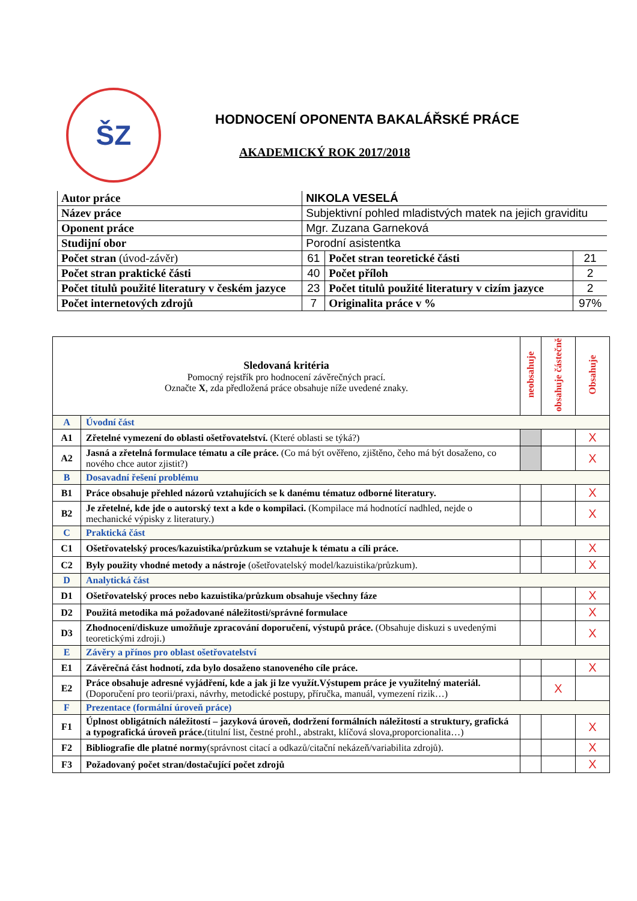ŠZ
HODNOCENÍ OPONENTA BAKALÁŘSKÉ PRÁCE
AKADEMICKÝ ROK 2017/2018
| Autor práce | NIKOLA VESELÁ | | |
| Název práce | Subjektivní pohled mladistvých matek na jejich graviditu | | |
| Oponent práce | Mgr. Zuzana Garneková | | |
| Studijní obor | Porodní asistentka | | |
| Počet stran (úvod-závěr) | 61 | Počet stran teoretické části | 21 |
| Počet stran praktické části | 40 | Počet příloh | 2 |
| Počet titulů použité literatury v českém jazyce | 23 | Počet titulů použité literatury v cizím jazyce | 2 |
| Počet internetových zdrojů | 7 | Originalita práce v % | 97% |
| Sledovaná kritéria Pomocný rejstřík pro hodnocení závěrečných prací. Označte X , zda předložená práce obsahuje níže uvedené znaky. | | neobsahuje | obsahuje částečně | Obsahuje |
| A | Úvodní část | | | |
| A1 | Zřetelné vymezení do oblasti ošetřovatelství. (Které oblasti se týká?) | | | X |
| A2 | Jasná a zřetelná formulace tématu a cíle práce. (Co má být ověřeno, zjištěno, čeho má být dosaženo, co nového chce autor zjistit?) | | | X |
| B | Dosavadní řešení problému | | | |
| B1 | Práce obsahuje přehled názorů vztahujících se k danému tématuz odborné literatury. | | | X |
| B2 | Je zřetelné, kde jde o autorský text a kde o kompilaci. (Kompilace má hodnotící nadhled, nejde o mechanické výpisky z literatury.) | | | X |
| C | Praktická část | | | |
| C1 | Ošetřovatelský proces/kazuistika/průzkum se vztahuje k tématu a cíli práce. | | | X |
| C2 | Byly použity vhodné metody a nástroje (ošetřovatelský model/kazuistika/průzkum). | | | X |
| D | Analytická část | | | |
| D1 | Ošetřovatelský proces nebo kazuistika/průzkum obsahuje všechny fáze | | | X |
| D2 | Použitá metodika má požadované náležitosti/správné formulace | | | X |
| D3 | Zhodnocení/diskuze umožňuje zpracování doporučení, výstupů práce. (Obsahuje diskuzi s uvedenými teoretickými zdroji.) | | | X |
| E | Závěry a přínos pro oblast ošetřovatelství | | | |
| E1 | Závěrečná část hodnotí, zda bylo dosaženo stanoveného cíle práce. | | | X |
| E2 | Práce obsahuje adresné vyjádření, kde a jak ji lze využít.Výstupem práce je využitelný materiál. (Doporučení pro teorii/praxi, návrhy, metodické postupy, příručka, manuál, vymezení rizik…) | | X | |
| F | Prezentace (formální úroveň práce) | | | |
| F1 | Úplnost obligátních náležitostí – jazyková úroveň, dodržení formálních náležitostí a struktury, grafická a typografická úroveň práce. (titulní list, čestné prohl., abstrakt, klíčová slova,proporcionalita…) | | | X |
| F2 | Bibliografie dle platné normy (správnost citací a odkazů/citační nekázeň/variabilita zdrojů). | | | X |
| F3 | Požadovaný počet stran/dostačující počet zdrojů | | | X |